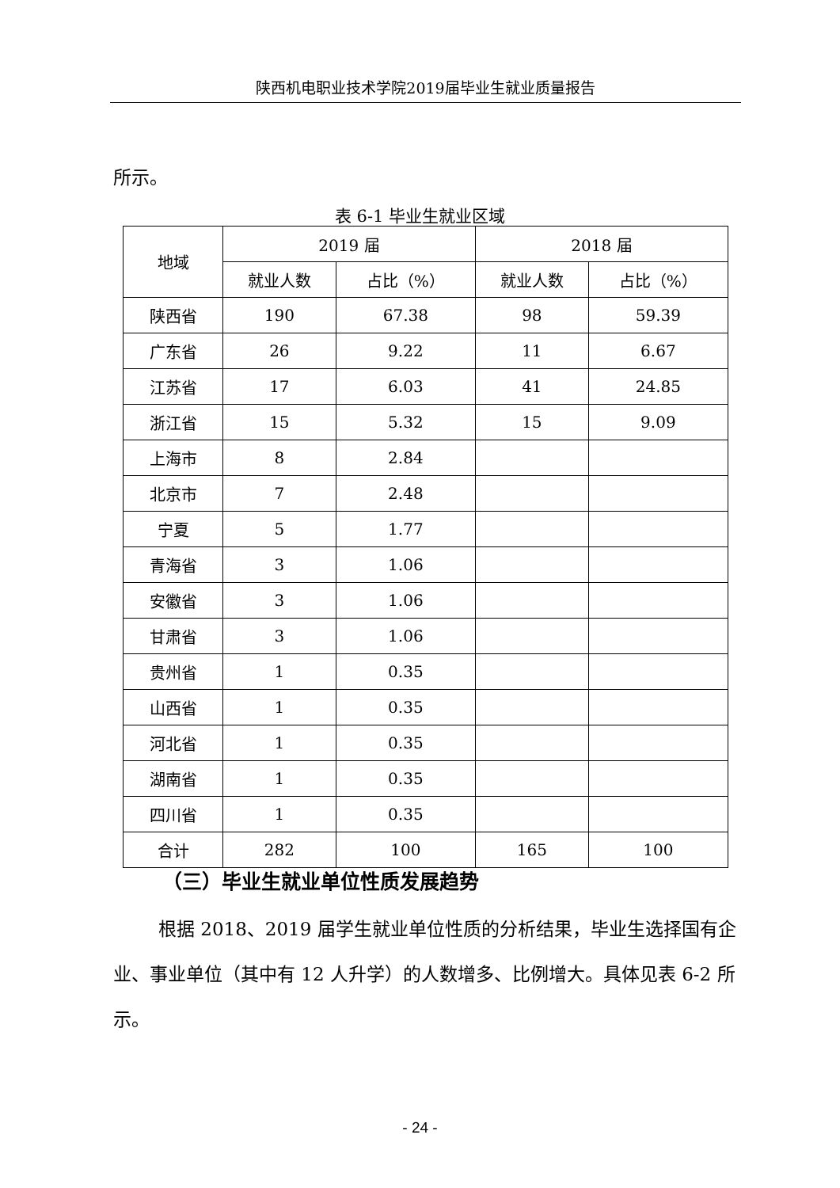陕西机电职业技术学院2019届毕业生就业质量报告
所示。
表 6-1 毕业生就业区域
| 地域 | 2019 届 | | 2018 届 | |
| --- | --- | --- | --- | --- |
| | 就业人数 | 占比（%） | 就业人数 | 占比（%） |
| 陕西省 | 190 | 67.38 | 98 | 59.39 |
| 广东省 | 26 | 9.22 | 11 | 6.67 |
| 江苏省 | 17 | 6.03 | 41 | 24.85 |
| 浙江省 | 15 | 5.32 | 15 | 9.09 |
| 上海市 | 8 | 2.84 | | |
| 北京市 | 7 | 2.48 | | |
| 宁夏 | 5 | 1.77 | | |
| 青海省 | 3 | 1.06 | | |
| 安徽省 | 3 | 1.06 | | |
| 甘肃省 | 3 | 1.06 | | |
| 贵州省 | 1 | 0.35 | | |
| 山西省 | 1 | 0.35 | | |
| 河北省 | 1 | 0.35 | | |
| 湖南省 | 1 | 0.35 | | |
| 四川省 | 1 | 0.35 | | |
| 合计 | 282 | 100 | 165 | 100 |
（三）毕业生就业单位性质发展趋势
根据 2018、2019 届学生就业单位性质的分析结果，毕业生选择国有企业、事业单位（其中有 12 人升学）的人数增多、比例增大。具体见表 6-2 所示。
- 24 -